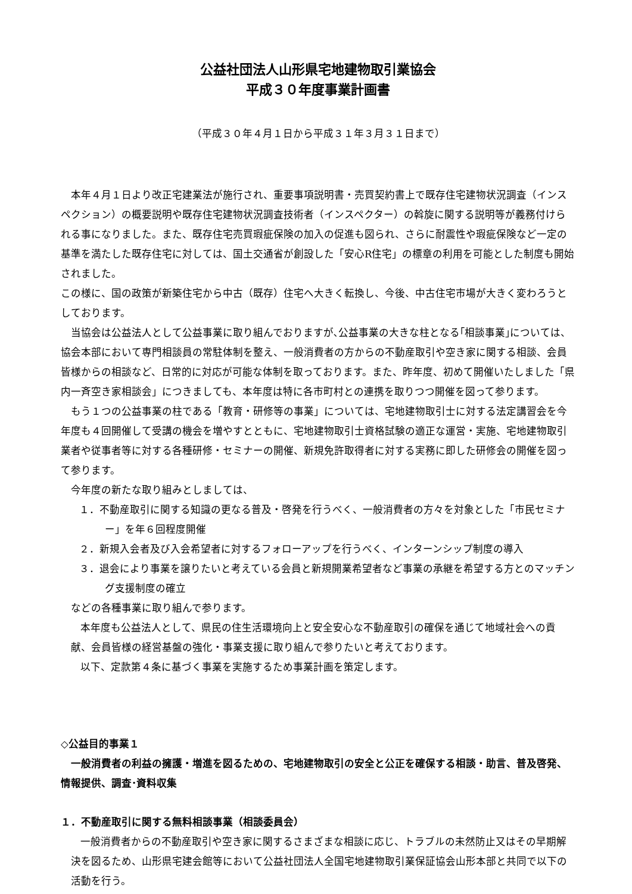公益社団法人山形県宅地建物取引業協会
平成３０年度事業計画書
（平成３０年４月１日から平成３１年３月３１日まで）
本年４月１日より改正宅建業法が施行され、重要事項説明書・売買契約書上で既存住宅建物状況調査（インスペクション）の概要説明や既存住宅建物状況調査技術者（インスペクター）の斡旋に関する説明等が義務付けられる事になりました。また、既存住宅売買瑕疵保険の加入の促進も図られ、さらに耐震性や瑕疵保険など一定の基準を満たした既存住宅に対しては、国土交通省が創設した「安心R住宅」の標章の利用を可能とした制度も開始されました。
この様に、国の政策が新築住宅から中古（既存）住宅へ大きく転換し、今後、中古住宅市場が大きく変わろうとしております。
当協会は公益法人として公益事業に取り組んでおりますが､公益事業の大きな柱となる｢相談事業｣については、協会本部において専門相談員の常駐体制を整え、一般消費者の方からの不動産取引や空き家に関する相談、会員皆様からの相談など、日常的に対応が可能な体制を取っております。また、昨年度、初めて開催いたしました「県内一斉空き家相談会」につきましても、本年度は特に各市町村との連携を取りつつ開催を図って参ります。
もう１つの公益事業の柱である「教育・研修等の事業」については、宅地建物取引士に対する法定講習会を今年度も４回開催して受講の機会を増やすとともに、宅地建物取引士資格試験の適正な運営・実施、宅地建物取引業者や従事者等に対する各種研修・セミナーの開催、新規免許取得者に対する実務に即した研修会の開催を図って参ります。
今年度の新たな取り組みとしましては、
１．不動産取引に関する知識の更なる普及・啓発を行うべく、一般消費者の方々を対象とした「市民セミナー」を年６回程度開催
２．新規入会者及び入会希望者に対するフォローアップを行うべく、インターンシップ制度の導入
３．退会により事業を譲りたいと考えている会員と新規開業希望者など事業の承継を希望する方とのマッチング支援制度の確立
などの各種事業に取り組んで参ります。
本年度も公益法人として、県民の住生活環境向上と安全安心な不動産取引の確保を通じて地域社会への貢献、会員皆様の経営基盤の強化・事業支援に取り組んで参りたいと考えております。
以下、定款第４条に基づく事業を実施するため事業計画を策定します。
◇公益目的事業１
一般消費者の利益の擁護・増進を図るための、宅地建物取引の安全と公正を確保する相談・助言、普及啓発、情報提供、調査･資料収集
１．不動産取引に関する無料相談事業（相談委員会）
一般消費者からの不動産取引や空き家に関するさまざまな相談に応じ、トラブルの未然防止又はその早期解決を図るため、山形県宅建会館等において公益社団法人全国宅地建物取引業保証協会山形本部と共同で以下の活動を行う。